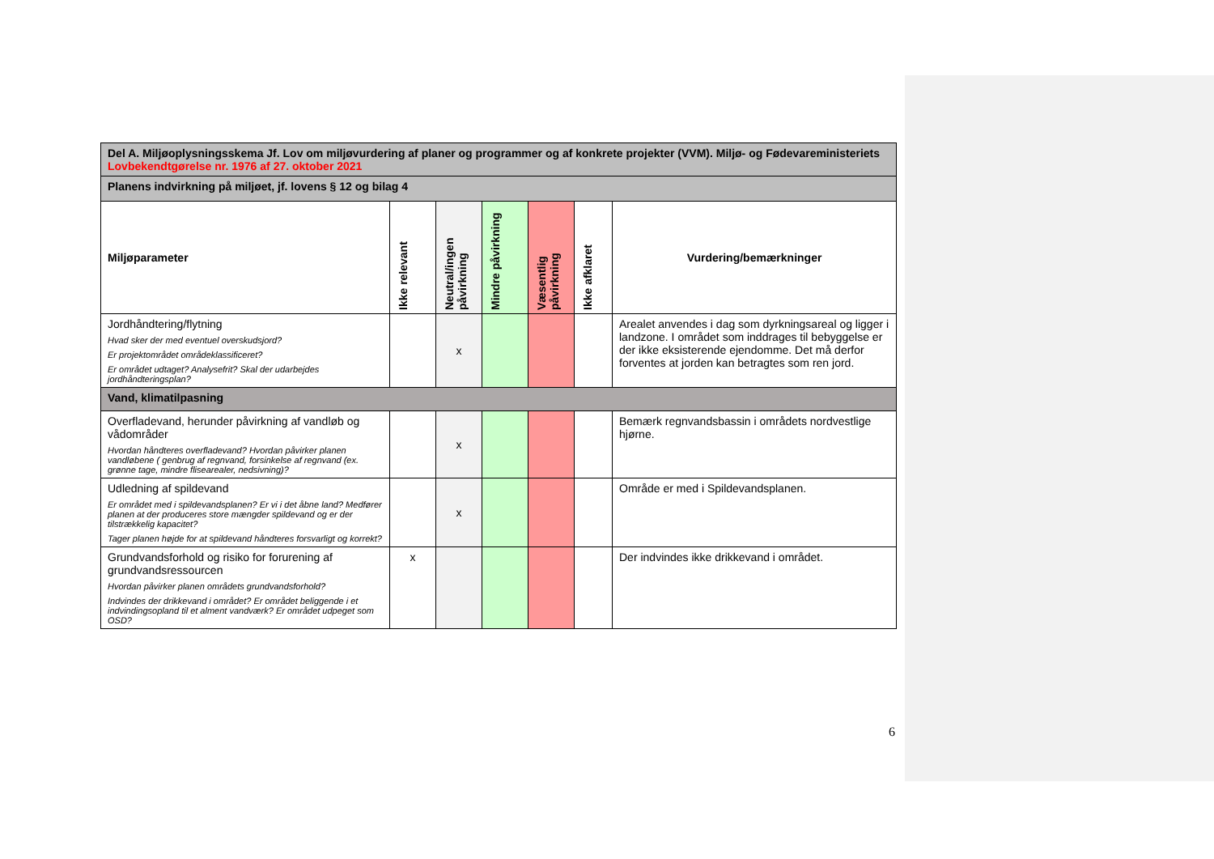| Del A. Miljøoplysningsskema Jf. Lov om miljøvurdering af planer og programmer og af konkrete projekter (VVM). Miljø- og Fødevareministeriets Lovbekendtgørelse nr. 1976 af 27. oktober 2021 | | | | | | |
| Planens indvirkning på miljøet, jf. lovens § 12 og bilag 4 | | | | | | |
| Miljøparameter | Ikke relevant | Neutral/ingen påvirkning | Mindre påvirkning | Væsentlig påvirkning | Ikke afklaret | Vurdering/bemærkninger |
| Jordhåndtering/flytning Hvad sker der med eventuel overskudsjord? Er projektområdet områdeklassificeret? Er området udtaget? Analysefrit? Skal der udarbejdes jordhåndteringsplan? | | x | | | | Arealet anvendes i dag som dyrkningsareal og ligger i landzone. I området som inddrages til bebyggelse er der ikke eksisterende ejendomme. Det må derfor forventes at jorden kan betragtes som ren jord. |
| Vand, klimatilpasning | | | | | | |
| Overfladevand, herunder påvirkning af vandløb og vådområder Hvordan håndteres overfladevand? Hvordan påvirker planen vandløbene ( genbrug af regnvand, forsinkelse af regnvand (ex. grønne tage, mindre flisearealer, nedsivning)? | | x | | | | Bemærk regnvandsbassin i områdets nordvestlige hjørne. |
| Udledning af spildevand Er området med i spildevandsplanen? Er vi i det åbne land? Medfører planen at der produceres store mængder spildevand og er der tilstrækkelig kapacitet? Tager planen højde for at spildevand håndteres forsvarligt og korrekt? | | x | | | | Område er med i Spildevandsplanen. |
| Grundvandsforhold og risiko for forurening af grundvandsressourcen Hvordan påvirker planen områdets grundvandsforhold? Indvindes der drikkevand i området? Er området beliggende i et indvindingsopland til et alment vandværk? Er området udpeget som OSD? | x | | | | | Der indvindes ikke drikkevand i området. |
6